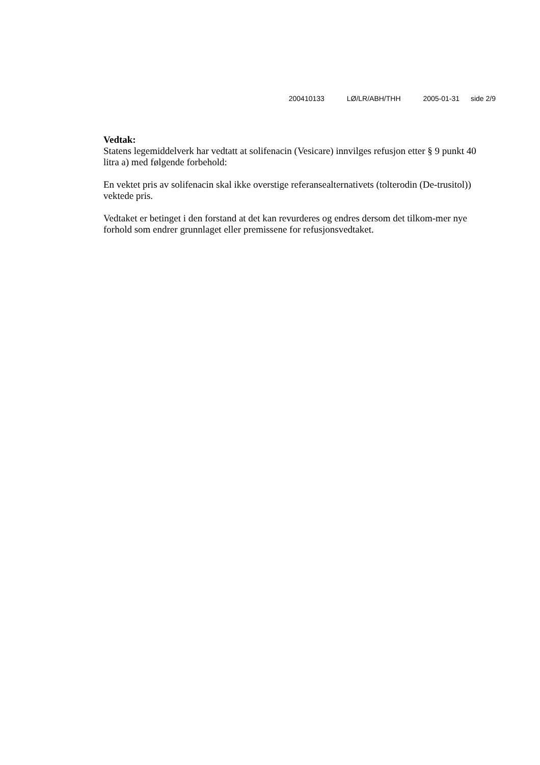200410133 LØ/LR/ABH/THH 2005-01-31 side 2/9
Vedtak:
Statens legemiddelverk har vedtatt at solifenacin (Vesicare) innvilges refusjon etter § 9 punkt 40 litra a) med følgende forbehold:
En vektet pris av solifenacin skal ikke overstige referansealternativets (tolterodin (De-trusitol)) vektede pris.
Vedtaket er betinget i den forstand at det kan revurderes og endres dersom det tilkom-mer nye forhold som endrer grunnlaget eller premissene for refusjonsvedtaket.